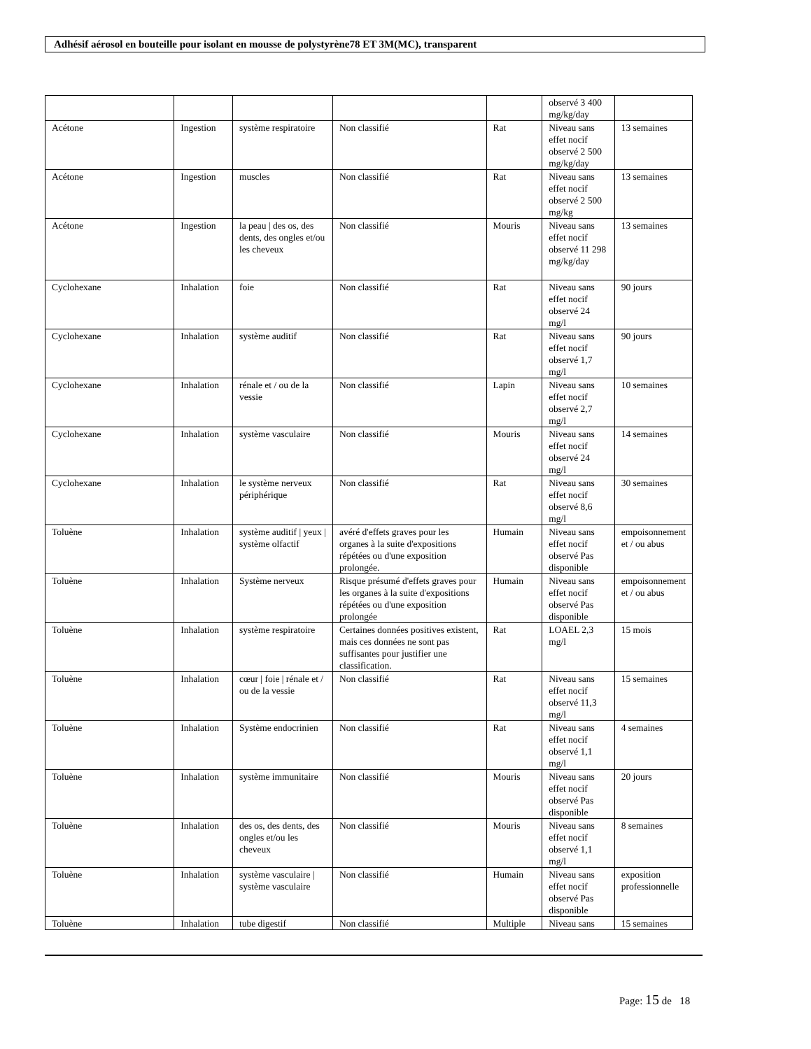Adhésif aérosol en bouteille pour isolant en mousse de polystyrène78 ET 3M(MC), transparent
| | | | | | observé 3 400 mg/kg/day | |
| Acétone | Ingestion | système respiratoire | Non classifié | Rat | Niveau sans effet nocif observé 2 500 mg/kg/day | 13 semaines |
| Acétone | Ingestion | muscles | Non classifié | Rat | Niveau sans effet nocif observé 2 500 mg/kg | 13 semaines |
| Acétone | Ingestion | la peau / des os, des dents, des ongles et/ou les cheveux | Non classifié | Mouris | Niveau sans effet nocif observé 11 298 mg/kg/day | 13 semaines |
| Cyclohexane | Inhalation | foie | Non classifié | Rat | Niveau sans effet nocif observé 24 mg/l | 90 jours |
| Cyclohexane | Inhalation | système auditif | Non classifié | Rat | Niveau sans effet nocif observé 1,7 mg/l | 90 jours |
| Cyclohexane | Inhalation | rénale et / ou de la vessie | Non classifié | Lapin | Niveau sans effet nocif observé 2,7 mg/l | 10 semaines |
| Cyclohexane | Inhalation | système vasculaire | Non classifié | Mouris | Niveau sans effet nocif observé 24 mg/l | 14 semaines |
| Cyclohexane | Inhalation | le système nerveux périphérique | Non classifié | Rat | Niveau sans effet nocif observé 8,6 mg/l | 30 semaines |
| Toluène | Inhalation | système auditif / yeux / système olfactif | avéré d'effets graves pour les organes à la suite d'expositions répétées ou d'une exposition prolongée. | Humain | Niveau sans effet nocif observé Pas disponible | empoisonnement et / ou abus |
| Toluène | Inhalation | Système nerveux | Risque présumé d'effets graves pour les organes à la suite d'expositions répétées ou d'une exposition prolongée | Humain | Niveau sans effet nocif observé Pas disponible | empoisonnement et / ou abus |
| Toluène | Inhalation | système respiratoire | Certaines données positives existent, mais ces données ne sont pas suffisantes pour justifier une classification. | Rat | LOAEL 2,3 mg/l | 15 mois |
| Toluène | Inhalation | cœur / foie / rénale et / ou de la vessie | Non classifié | Rat | Niveau sans effet nocif observé 11,3 mg/l | 15 semaines |
| Toluène | Inhalation | Système endocrinien | Non classifié | Rat | Niveau sans effet nocif observé 1,1 mg/l | 4 semaines |
| Toluène | Inhalation | système immunitaire | Non classifié | Mouris | Niveau sans effet nocif observé Pas disponible | 20 jours |
| Toluène | Inhalation | des os, des dents, des ongles et/ou les cheveux | Non classifié | Mouris | Niveau sans effet nocif observé 1,1 mg/l | 8 semaines |
| Toluène | Inhalation | système vasculaire / système vasculaire | Non classifié | Humain | Niveau sans effet nocif observé Pas disponible | exposition professionnelle |
| Toluène | Inhalation | tube digestif | Non classifié | Multiple | Niveau sans | 15 semaines |
Page: 15 de 18